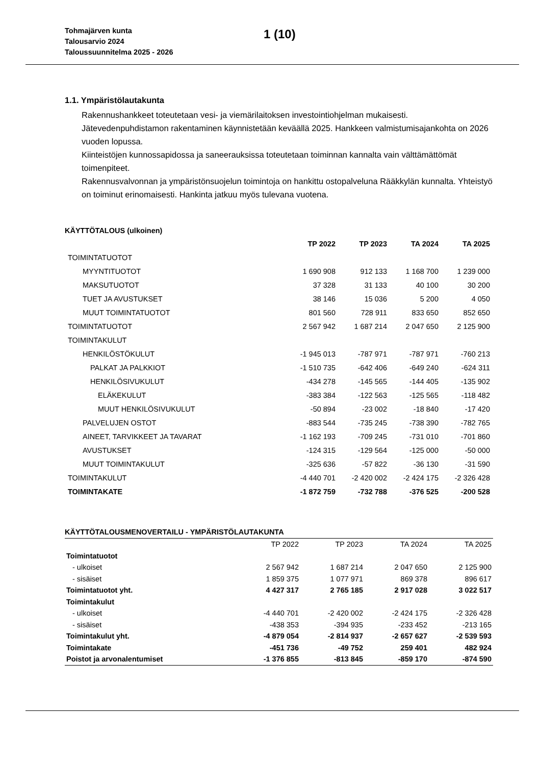Tohmajärven kunta
Talousarvio 2024
Taloussuunnitelma 2025 - 2026
1 (10)
1.1. Ympäristölautakunta
Rakennushankkeet toteutetaan vesi- ja viemärilaitoksen investointiohjelman mukaisesti. Jätevedenpuhdistamon rakentaminen käynnistetään keväällä 2025. Hankkeen valmistumisajankohta on 2026 vuoden lopussa.
Kiinteistöjen kunnossapidossa ja saneerauksissa toteutetaan toiminnan kannalta vain välttämättömät toimenpiteet.
Rakennusvalvonnan ja ympäristönsuojelun toimintoja on hankittu ostopalveluna Rääkkylän kunnalta. Yhteistyö on toiminut erinomaisesti. Hankinta jatkuu myös tulevana vuotena.
KÄYTTÖTALOUS (ulkoinen)
| | TP 2022 | TP 2023 | TA 2024 | TA 2025 |
| --- | --- | --- | --- | --- |
| TOIMINTATUOTOT | | | | |
| MYYNTITUOTOT | 1 690 908 | 912 133 | 1 168 700 | 1 239 000 |
| MAKSUTUOTOT | 37 328 | 31 133 | 40 100 | 30 200 |
| TUET JA AVUSTUKSET | 38 146 | 15 036 | 5 200 | 4 050 |
| MUUT TOIMINTATUOTOT | 801 560 | 728 911 | 833 650 | 852 650 |
| TOIMINTATUOTOT | 2 567 942 | 1 687 214 | 2 047 650 | 2 125 900 |
| TOIMINTAKULUT | | | | |
| HENKILÖSTÖKULUT | -1 945 013 | -787 971 | -787 971 | -760 213 |
| PALKAT JA PALKKIOT | -1 510 735 | -642 406 | -649 240 | -624 311 |
| HENKILÖSIVUKULUT | -434 278 | -145 565 | -144 405 | -135 902 |
| ELÄKEKULUT | -383 384 | -122 563 | -125 565 | -118 482 |
| MUUT HENKILÖSIVUKULUT | -50 894 | -23 002 | -18 840 | -17 420 |
| PALVELUJEN OSTOT | -883 544 | -735 245 | -738 390 | -782 765 |
| AINEET, TARVIKKEET JA TAVARAT | -1 162 193 | -709 245 | -731 010 | -701 860 |
| AVUSTUKSET | -124 315 | -129 564 | -125 000 | -50 000 |
| MUUT TOIMINTAKULUT | -325 636 | -57 822 | -36 130 | -31 590 |
| TOIMINTAKULUT | -4 440 701 | -2 420 002 | -2 424 175 | -2 326 428 |
| TOIMINTAKATE | -1 872 759 | -732 788 | -376 525 | -200 528 |
KÄYTTÖTALOUSMENOVERTAILU - YMPÄRISTÖLAUTAKUNTA
| | TP 2022 | TP 2023 | TA 2024 | TA 2025 |
| --- | --- | --- | --- | --- |
| Toimintatuotot | | | | |
| - ulkoiset | 2 567 942 | 1 687 214 | 2 047 650 | 2 125 900 |
| - sisäiset | 1 859 375 | 1 077 971 | 869 378 | 896 617 |
| Toimintatuotot yht. | 4 427 317 | 2 765 185 | 2 917 028 | 3 022 517 |
| Toimintakulut | | | | |
| - ulkoiset | -4 440 701 | -2 420 002 | -2 424 175 | -2 326 428 |
| - sisäiset | -438 353 | -394 935 | -233 452 | -213 165 |
| Toimintakulut yht. | -4 879 054 | -2 814 937 | -2 657 627 | -2 539 593 |
| Toimintakate | -451 736 | -49 752 | 259 401 | 482 924 |
| Poistot ja arvonalentumiset | -1 376 855 | -813 845 | -859 170 | -874 590 |